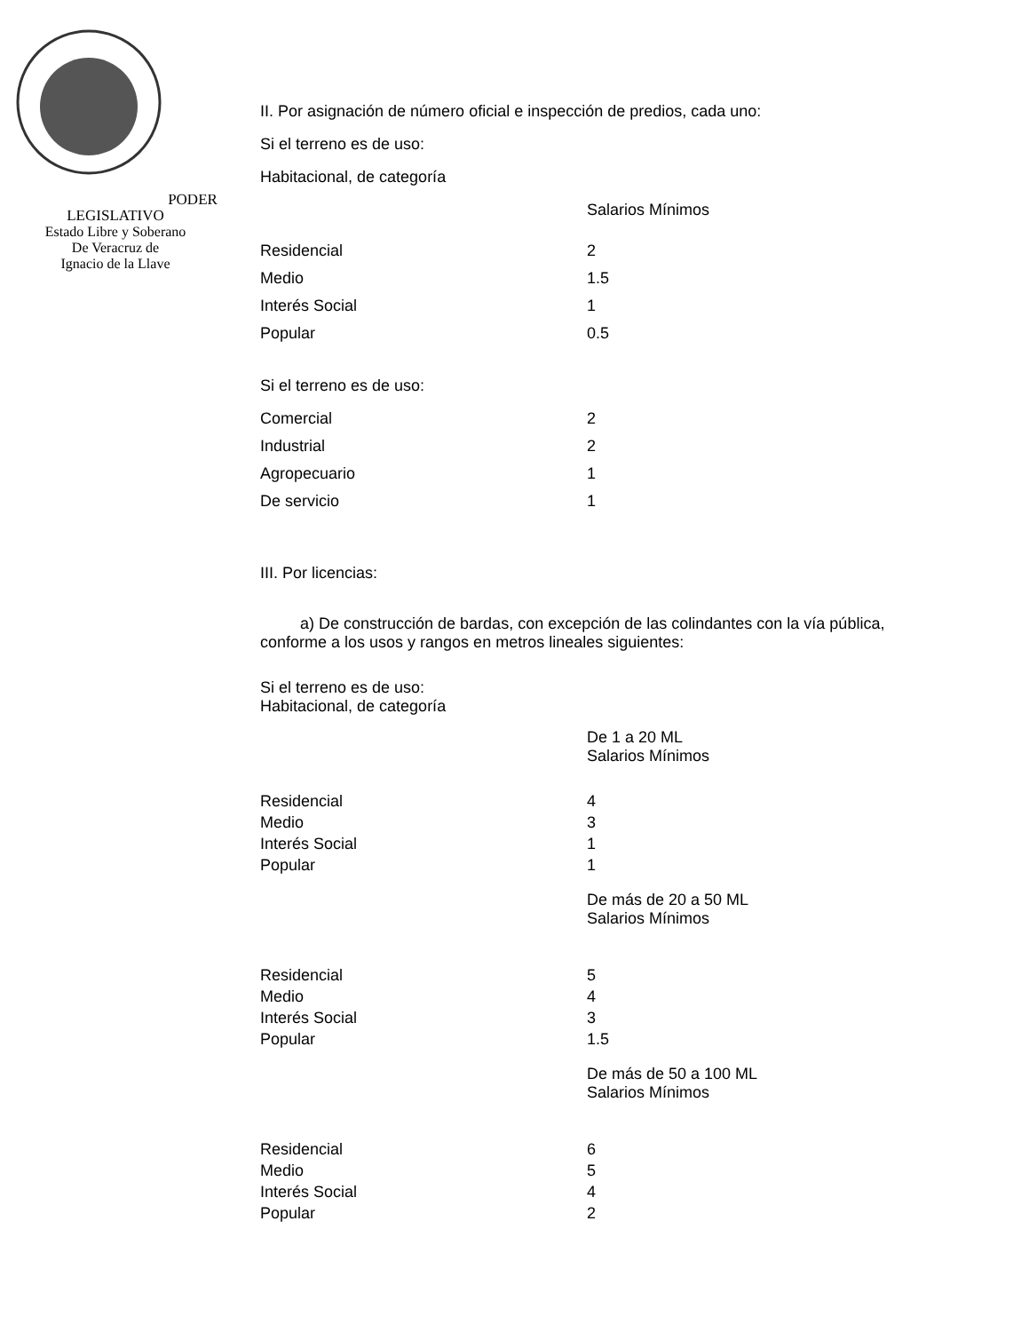PODER LEGISLATIVO
Estado Libre y Soberano
De Veracruz de
Ignacio de la Llave
II. Por asignación de número oficial e inspección de predios, cada uno:
Si el terreno es de uso:
Habitacional, de categoría
| | Salarios Mínimos |
| Residencial | 2 |
| Medio | 1.5 |
| Interés Social | 1 |
| Popular | 0.5 |
Si el terreno es de uso:
| Comercial | 2 |
| Industrial | 2 |
| Agropecuario | 1 |
| De servicio | 1 |
III. Por licencias:
a) De construcción de bardas, con excepción de las colindantes con la vía pública, conforme a los usos y rangos en metros lineales siguientes:
Si el terreno es de uso:
Habitacional, de categoría
| | De 1 a 20 ML Salarios Mínimos |
| Residencial | 4 |
| Medio | 3 |
| Interés Social | 1 |
| Popular | 1 |
| | De más de 20 a 50 ML Salarios Mínimos |
| Residencial | 5 |
| Medio | 4 |
| Interés Social | 3 |
| Popular | 1.5 |
| | De más de 50 a 100 ML Salarios Mínimos |
| Residencial | 6 |
| Medio | 5 |
| Interés Social | 4 |
| Popular | 2 |